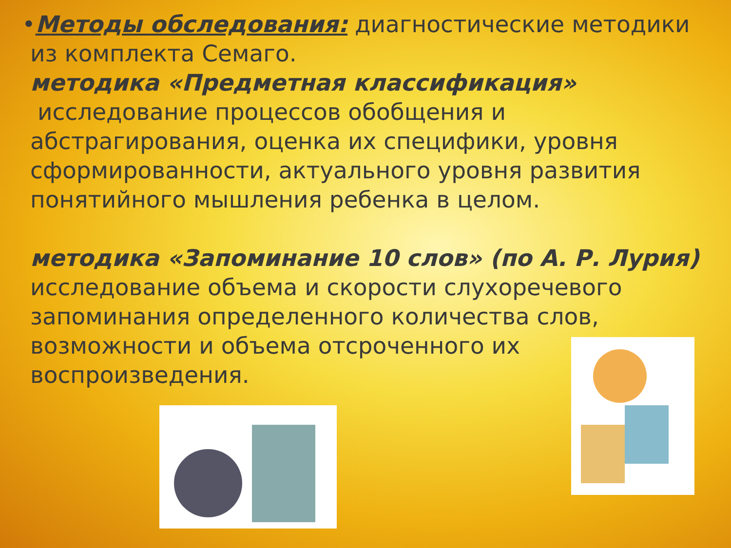•Методы обследования: диагностические методики
из комплекта Семаго.
методика «Предметная классификация»
исследование процессов обобщения и абстрагирования, оценка их специфики, уровня сформированности, актуального уровня развития понятийного мышления ребенка в целом.
методика «Запоминание 10 слов» (по А. Р. Лурия)
исследование объема и скорости слухоречевого запоминания определенного количества слов, возможности и объема отсроченного их воспроизведения.